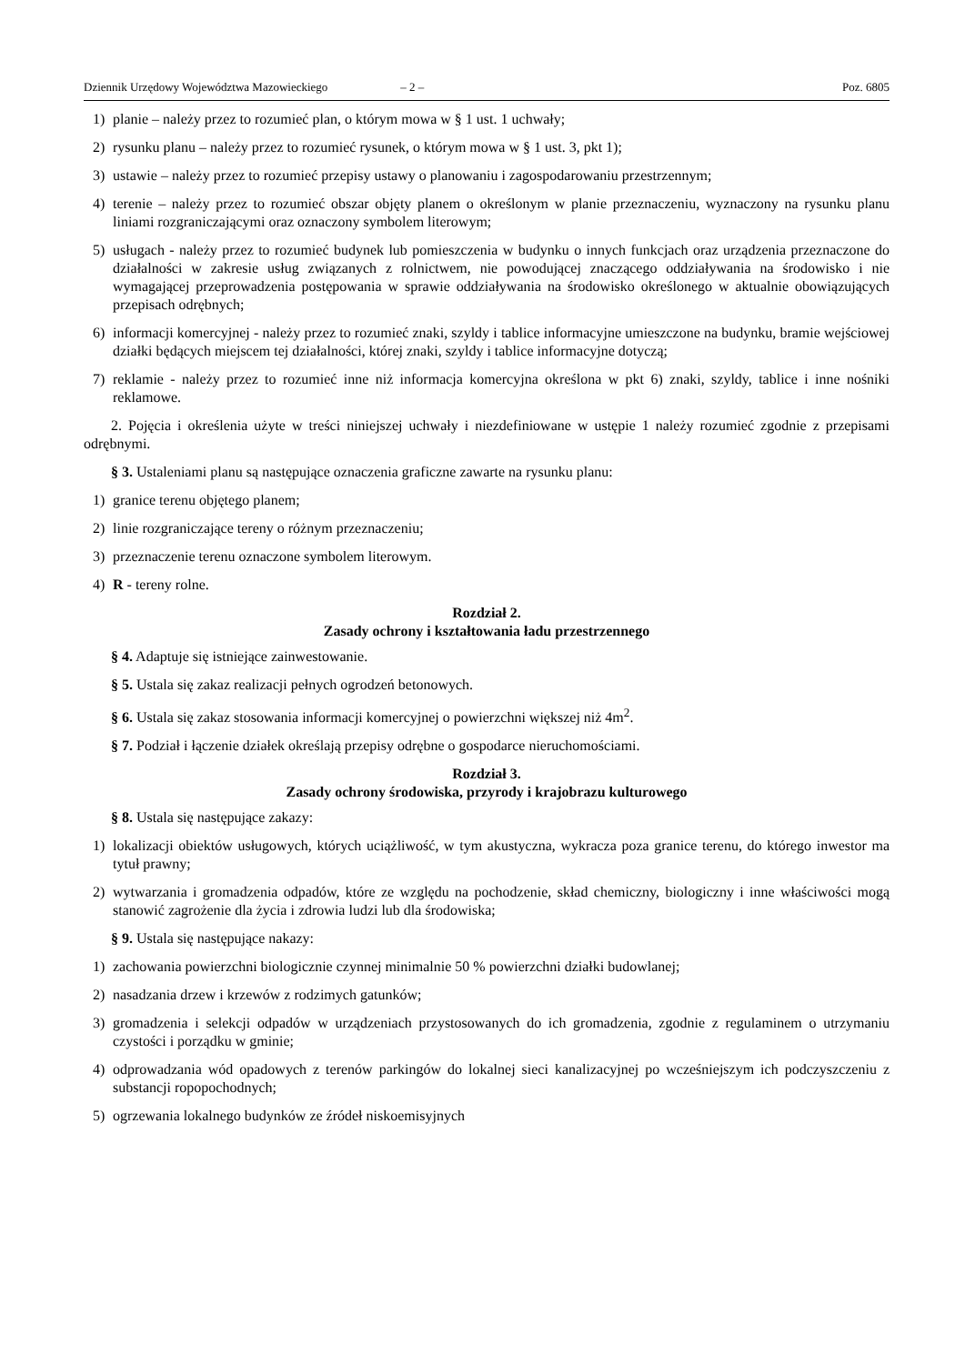Dziennik Urzędowy Województwa Mazowieckiego – 2 – Poz. 6805
1) planie – należy przez to rozumieć plan, o którym mowa w § 1 ust. 1 uchwały;
2) rysunku planu – należy przez to rozumieć rysunek, o którym mowa w § 1 ust. 3, pkt 1);
3) ustawie – należy przez to rozumieć przepisy ustawy o planowaniu i zagospodarowaniu przestrzennym;
4) terenie – należy przez to rozumieć obszar objęty planem o określonym w planie przeznaczeniu, wyznaczony na rysunku planu liniami rozgraniczającymi oraz oznaczony symbolem literowym;
5) usługach - należy przez to rozumieć budynek lub pomieszczenia w budynku o innych funkcjach oraz urządzenia przeznaczone do działalności w zakresie usług związanych z rolnictwem, nie powodującej znaczącego oddziaływania na środowisko i nie wymagającej przeprowadzenia postępowania w sprawie oddziaływania na środowisko określonego w aktualnie obowiązujących przepisach odrębnych;
6) informacji komercyjnej - należy przez to rozumieć znaki, szyldy i tablice informacyjne umieszczone na budynku, bramie wejściowej działki będących miejscem tej działalności, której znaki, szyldy i tablice informacyjne dotyczą;
7) reklamie - należy przez to rozumieć inne niż informacja komercyjna określona w pkt 6) znaki, szyldy, tablice i inne nośniki reklamowe.
2. Pojęcia i określenia użyte w treści niniejszej uchwały i niezdefiniowane w ustępie 1 należy rozumieć zgodnie z przepisami odrębnymi.
§ 3. Ustaleniami planu są następujące oznaczenia graficzne zawarte na rysunku planu:
1) granice terenu objętego planem;
2) linie rozgraniczające tereny o różnym przeznaczeniu;
3) przeznaczenie terenu oznaczone symbolem literowym.
4) R - tereny rolne.
Rozdział 2.
Zasady ochrony i kształtowania ładu przestrzennego
§ 4. Adaptuje się istniejące zainwestowanie.
§ 5. Ustala się zakaz realizacji pełnych ogrodzeń betonowych.
§ 6. Ustala się zakaz stosowania informacji komercyjnej o powierzchni większej niż 4m<sup>2</sup>.
§ 7. Podział i łączenie działek określają przepisy odrębne o gospodarce nieruchomościami.
Rozdział 3.
Zasady ochrony środowiska, przyrody i krajobrazu kulturowego
§ 8. Ustala się następujące zakazy:
1) lokalizacji obiektów usługowych, których uciążliwość, w tym akustyczna, wykracza poza granice terenu, do którego inwestor ma tytuł prawny;
2) wytwarzania i gromadzenia odpadów, które ze względu na pochodzenie, skład chemiczny, biologiczny i inne właściwości mogą stanowić zagrożenie dla życia i zdrowia ludzi lub dla środowiska;
§ 9. Ustala się następujące nakazy:
1) zachowania powierzchni biologicznie czynnej minimalnie 50 % powierzchni działki budowlanej;
2) nasadzania drzew i krzewów z rodzimych gatunków;
3) gromadzenia i selekcji odpadów w urządzeniach przystosowanych do ich gromadzenia, zgodnie z regulaminem o utrzymaniu czystości i porządku w gminie;
4) odprowadzania wód opadowych z terenów parkingów do lokalnej sieci kanalizacyjnej po wcześniejszym ich podczyszczeniu z substancji ropopochodnych;
5) ogrzewania lokalnego budynków ze źródeł niskoemisyjnych